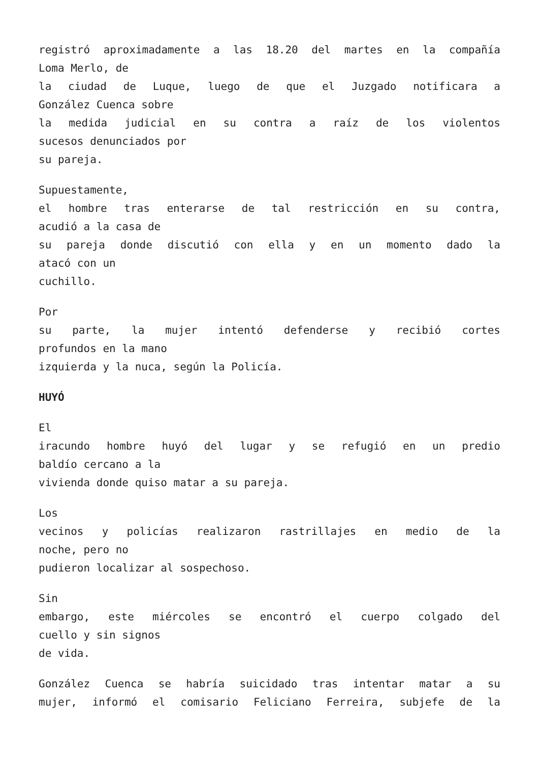registró aproximadamente a las 18.20 del martes en la compañía
Loma Merlo, de
la ciudad de Luque, luego de que el Juzgado notificara a
González Cuenca sobre
la medida judicial en su contra a raíz de los violentos
sucesos denunciados por
su pareja.
Supuestamente,
el hombre tras enterarse de tal restricción en su contra,
acudió a la casa de
su pareja donde discutió con ella y en un momento dado la
atacó con un
cuchillo.
Por
su parte, la mujer intentó defenderse y recibió cortes
profundos en la mano
izquierda y la nuca, según la Policía.
HUYÓ
El
iracundo hombre huyó del lugar y se refugió en un predio
baldío cercano a la
vivienda donde quiso matar a su pareja.
Los
vecinos y policías realizaron rastrillajes en medio de la
noche, pero no
pudieron localizar al sospechoso.
Sin
embargo, este miércoles se encontró el cuerpo colgado del
cuello y sin signos
de vida.
González Cuenca se habría suicidado tras intentar matar a su
mujer, informó el comisario Feliciano Ferreira, subjefe de la